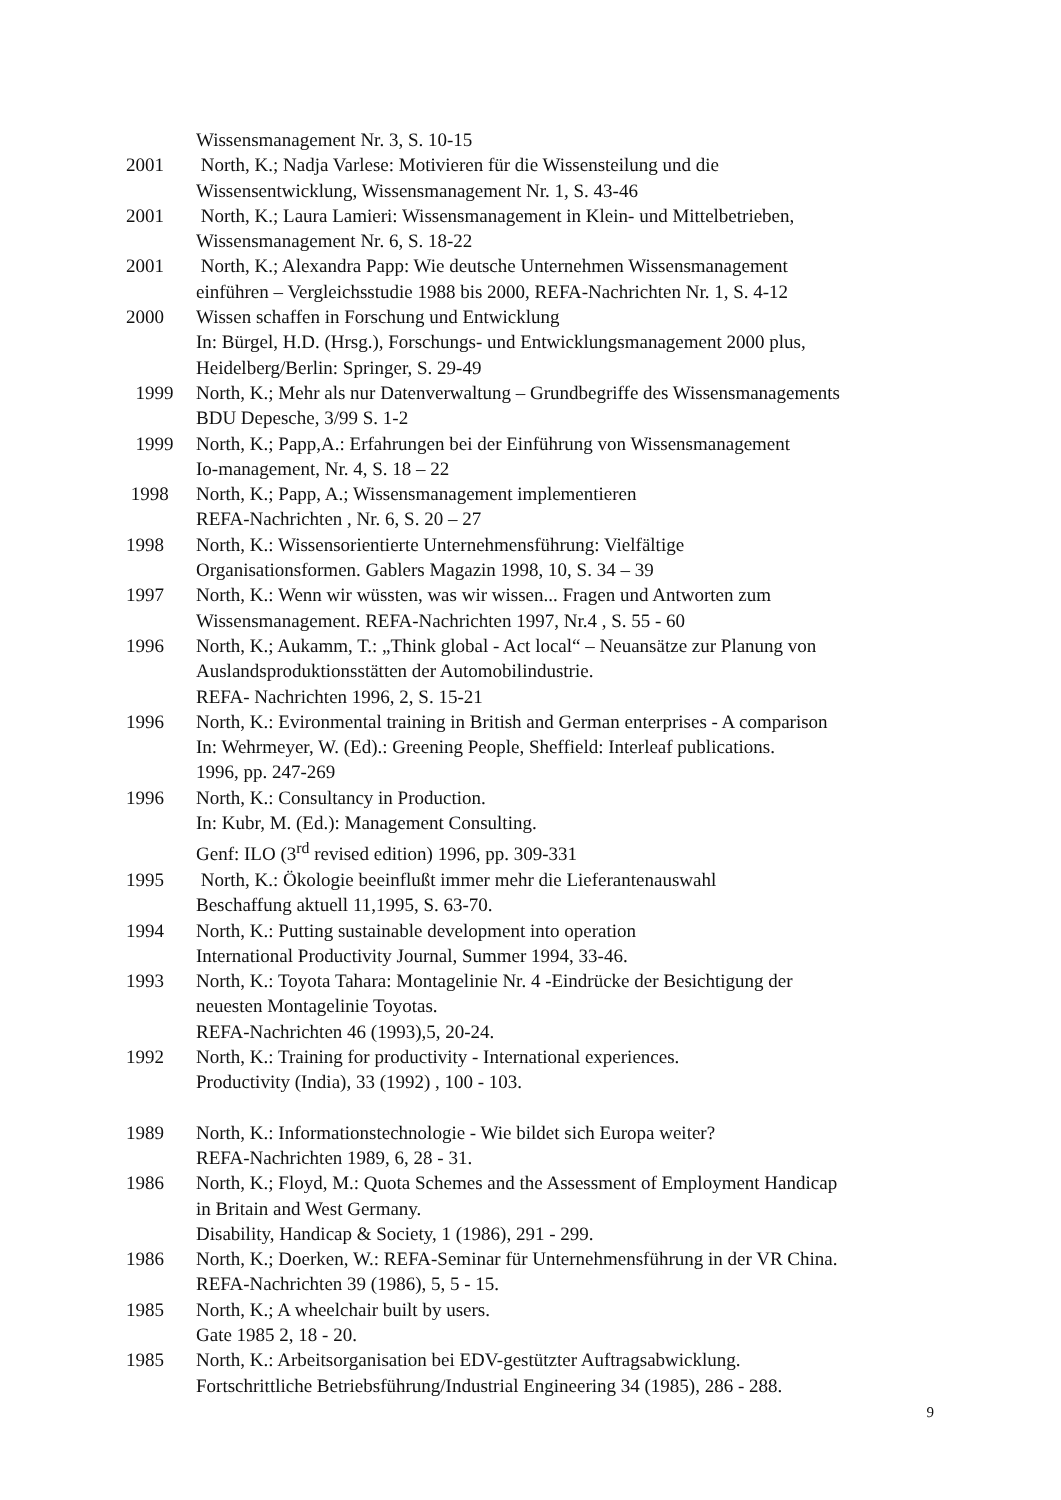Wissensmanagement Nr. 3, S. 10-15
2001 North, K.; Nadja Varlese: Motivieren für die Wissensteilung und die
Wissensentwicklung, Wissensmanagement Nr. 1, S. 43-46
2001 North, K.; Laura Lamieri: Wissensmanagement in Klein- und Mittelbetrieben,
Wissensmanagement Nr. 6, S. 18-22
2001 North, K.; Alexandra Papp: Wie deutsche Unternehmen Wissensmanagement
einführen – Vergleichsstudie 1988 bis 2000, REFA-Nachrichten Nr. 1, S. 4-12
2000 Wissen schaffen in Forschung und Entwicklung
In: Bürgel, H.D. (Hrsg.), Forschungs- und Entwicklungsmanagement 2000 plus,
Heidelberg/Berlin: Springer, S. 29-49
1999 North, K.; Mehr als nur Datenverwaltung – Grundbegriffe des Wissensmanagements
BDU Depesche, 3/99 S. 1-2
1999 North, K.; Papp,A.: Erfahrungen bei der Einführung von Wissensmanagement
Io-management, Nr. 4, S. 18 – 22
1998 North, K.; Papp, A.; Wissensmanagement implementieren
REFA-Nachrichten , Nr. 6, S. 20 – 27
1998 North, K.: Wissensorientierte Unternehmensführung: Vielfältige
Organisationsformen. Gablers Magazin 1998, 10, S. 34 – 39
1997 North, K.: Wenn wir wüssten, was wir wissen... Fragen und Antworten zum
Wissensmanagement. REFA-Nachrichten 1997, Nr.4 , S. 55 - 60
1996 North, K.; Aukamm, T.: „Think global - Act local“ – Neuansätze zur Planung von
Auslandsproduktionsstätten der Automobilindustrie.
REFA- Nachrichten 1996, 2, S. 15-21
1996 North, K.: Evironmental training in British and German enterprises - A comparison
In: Wehrmeyer, W. (Ed).: Greening People, Sheffield: Interleaf publications.
1996, pp. 247-269
1996 North, K.: Consultancy in Production.
In: Kubr, M. (Ed.): Management Consulting.
Genf: ILO (3<sup>rd</sup> revised edition) 1996, pp. 309-331
1995 North, K.: Ökologie beeinflußt immer mehr die Lieferantenauswahl
Beschaffung aktuell 11,1995, S. 63-70.
1994 North, K.: Putting sustainable development into operation
International Productivity Journal, Summer 1994, 33-46.
1993 North, K.: Toyota Tahara: Montagelinie Nr. 4 -Eindrücke der Besichtigung der
neuesten Montagelinie Toyotas.
REFA-Nachrichten 46 (1993),5, 20-24.
1992 North, K.: Training for productivity - International experiences.
Productivity (India), 33 (1992) , 100 - 103.
1989 North, K.: Informationstechnologie - Wie bildet sich Europa weiter?
REFA-Nachrichten 1989, 6, 28 - 31.
1986 North, K.; Floyd, M.: Quota Schemes and the Assessment of Employment Handicap
in Britain and West Germany.
Disability, Handicap & Society, 1 (1986), 291 - 299.
1986 North, K.; Doerken, W.: REFA-Seminar für Unternehmensführung in der VR China.
REFA-Nachrichten 39 (1986), 5, 5 - 15.
1985 North, K.; A wheelchair built by users.
Gate 1985 2, 18 - 20.
1985 North, K.: Arbeitsorganisation bei EDV-gestützter Auftragsabwicklung.
Fortschrittliche Betriebsführung/Industrial Engineering 34 (1985), 286 - 288.
9